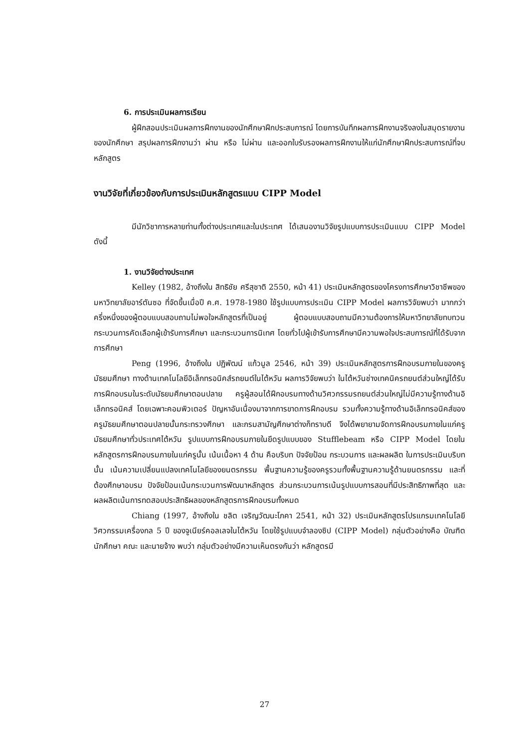6. การประเมินผลการเรียน
ผู้ฝึกสอนประเมินผลการฝึกงานของนักศึกษาฝึกประสบการณ์ โดยการบันทึกผลการฝึกงานจริงลงในสมุดรายงานของนักศึกษา สรุปผลการฝึกงานว่า ผ่าน หรือ ไม่ผ่าน และออกใบรับรองผลการฝึกงานให้แก่นักศึกษาฝึกประสบการณ์ที่จบหลักสูตร
งานวิจัยที่เกี่ยวข้องกับการประเมินหลักสูตรแบบ CIPP Model
มีนักวิชาการหลายท่านทั้งต่างประเทศและในประเทศ ได้เสนองานวิจัยรูปแบบการประเมินแบบ CIPP Model ดังนี้
1. งานวิจัยต่างประเทศ
Kelley (1982, อ้างถึงใน สิทธิชัย ศรีสุชาติ 2550, หน้า 41) ประเมินหลักสูตรของโครงการศึกษาวิชาชีพของมหาวิทยาลัยอาร์ตันซอ ที่จัดขึ้นเมื่อปี ค.ศ. 1978-1980 ใช้รูปแบบการประเมิน CIPP Model ผลการวิจัยพบว่า มากกว่าครึ่งหนึ่งของผู้ตอบแบบสอบถามไม่พอใจหลักสูตรที่เป็นอยู่ ผู้ตอบแบบสอบถามมีความต้องการให้มหาวิทยาลัยทบทวนกระบวนการคัดเลือกผู้เข้ารับการศึกษา และกระบวนการนิเทศ โดยทั่วไปผู้เข้ารับการศึกษามีความพอใจประสบการณ์ที่ได้รับจากการศึกษา
Peng (1996, อ้างถึงใน ปฏิพัฒน์ แก้วมูล 2546, หน้า 39) ประเมินหลักสูตรการฝึกอบรมภายในของครูมัธยมศึกษา ทางด้านเทคโนโลยีอิเล็กทรอนิคส์รถยนต์ในไต้หวัน ผลการวิจัยพบว่า ในไต้หวันช่างเทคนิครถยนต์ส่วนใหญ่ได้รับการฝึกอบรมในระดับมัธยมศึกษาตอนปลาย ครูผู้สอนได้ฝึกอบรมทางด้านวิศวกรรมรถยนต์ส่วนใหญ่ไม่มีความรู้ทางด้านอิเล็กทรอนิคส์ โดยเฉพาะคอมพิวเตอร์ ปัญหาอันเนื่องมาจากการขาดการฝึกอบรม รวมทั้งความรู้ทางด้านอิเล็กทรอนิคส์ของครูมัธยมศึกษาตอนปลายนั้นกระทรวงศึกษา และกรมสามัญศึกษาต่างก็ทราบดี จึงได้พยายามจัดการฝึกอบรมภายในแก่ครูมัธยมศึกษาทั่วประเทศไต้หวัน รูปแบบการฝึกอบรมภายในยึดรูปแบบของ Stufflebeam หรือ CIPP Model โดยในหลักสูตรการฝึกอบรมภายในแก่ครูนั้น เน้นเนื้อหา 4 ด้าน คือบริบท ปัจจัยป้อน กระบวนการ และผลผลิต ในการประเมินบริบทนั้น เน้นความเปลี่ยนแปลงเทคโนโลยีของยนตรกรรม พื้นฐานความรู้ของครูรวมทั้งพื้นฐานความรู้ด้านยนตรกรรม และที่ต้องศึกษาอบรม ปัจจัยป้อนเน้นกระบวนการพัฒนาหลักสูตร ส่วนกระบวนการเน้นรูปแบบการสอนที่มีประสิทธิภาพที่สุด และผลผลิตเน้นการทดสอบประสิทธิผลของหลักสูตรการฝึกอบรมทั้งหมด
Chiang (1997, อ้างถึงใน ชลิต เจริญวัฒนะโภคา 2541, หน้า 32) ประเมินหลักสูตรโปรแกรมเทคโนโลยี วิศวกรรมเครื่องกล 5 ปี ของจูเนียร์คอลเลจในไต้หวัน โดยใช้รูปแบบจำลองซิป (CIPP Model) กลุ่มตัวอย่างคือ บัณฑิต นักศึกษา คณะ และนายจ้าง พบว่า กลุ่มตัวอย่างมีความเห็นตรงกันว่า หลักสูตรมี
27